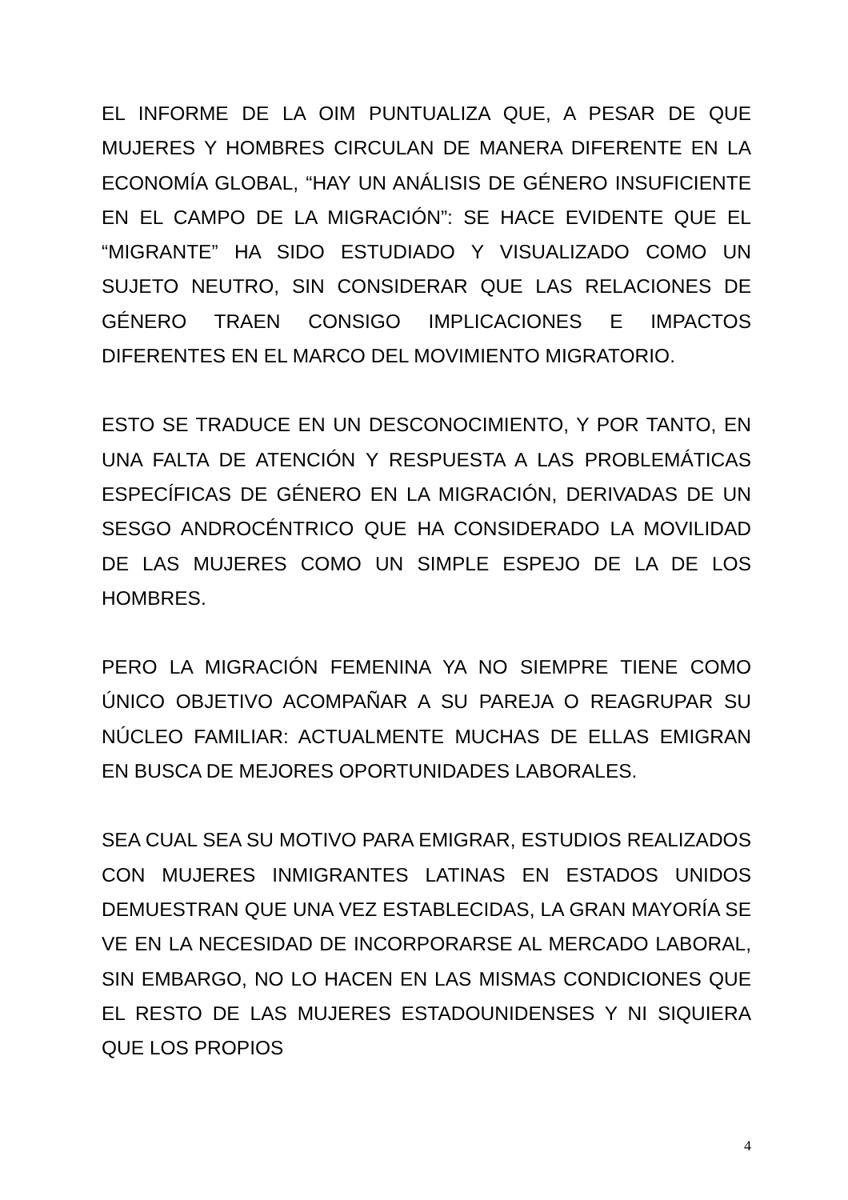EL INFORME DE LA OIM PUNTUALIZA QUE, A PESAR DE QUE MUJERES Y HOMBRES CIRCULAN DE MANERA DIFERENTE EN LA ECONOMÍA GLOBAL, “HAY UN ANÁLISIS DE GÉNERO INSUFICIENTE EN EL CAMPO DE LA MIGRACIÓN”: SE HACE EVIDENTE QUE EL “MIGRANTE” HA SIDO ESTUDIADO Y VISUALIZADO COMO UN SUJETO NEUTRO, SIN CONSIDERAR QUE LAS RELACIONES DE GÉNERO TRAEN CONSIGO IMPLICACIONES E IMPACTOS DIFERENTES EN EL MARCO DEL MOVIMIENTO MIGRATORIO.
ESTO SE TRADUCE EN UN DESCONOCIMIENTO, Y POR TANTO, EN UNA FALTA DE ATENCIÓN Y RESPUESTA A LAS PROBLEMÁTICAS ESPECÍFICAS DE GÉNERO EN LA MIGRACIÓN, DERIVADAS DE UN SESGO ANDROCÉNTRICO QUE HA CONSIDERADO LA MOVILIDAD DE LAS MUJERES COMO UN SIMPLE ESPEJO DE LA DE LOS HOMBRES.
PERO LA MIGRACIÓN FEMENINA YA NO SIEMPRE TIENE COMO ÚNICO OBJETIVO ACOMPAÑAR A SU PAREJA O REAGRUPAR SU NÚCLEO FAMILIAR: ACTUALMENTE MUCHAS DE ELLAS EMIGRAN EN BUSCA DE MEJORES OPORTUNIDADES LABORALES.
SEA CUAL SEA SU MOTIVO PARA EMIGRAR, ESTUDIOS REALIZADOS CON MUJERES INMIGRANTES LATINAS EN ESTADOS UNIDOS DEMUESTRAN QUE UNA VEZ ESTABLECIDAS, LA GRAN MAYORÍA SE VE EN LA NECESIDAD DE INCORPORARSE AL MERCADO LABORAL, SIN EMBARGO, NO LO HACEN EN LAS MISMAS CONDICIONES QUE EL RESTO DE LAS MUJERES ESTADOUNIDENSES Y NI SIQUIERA QUE LOS PROPIOS
4